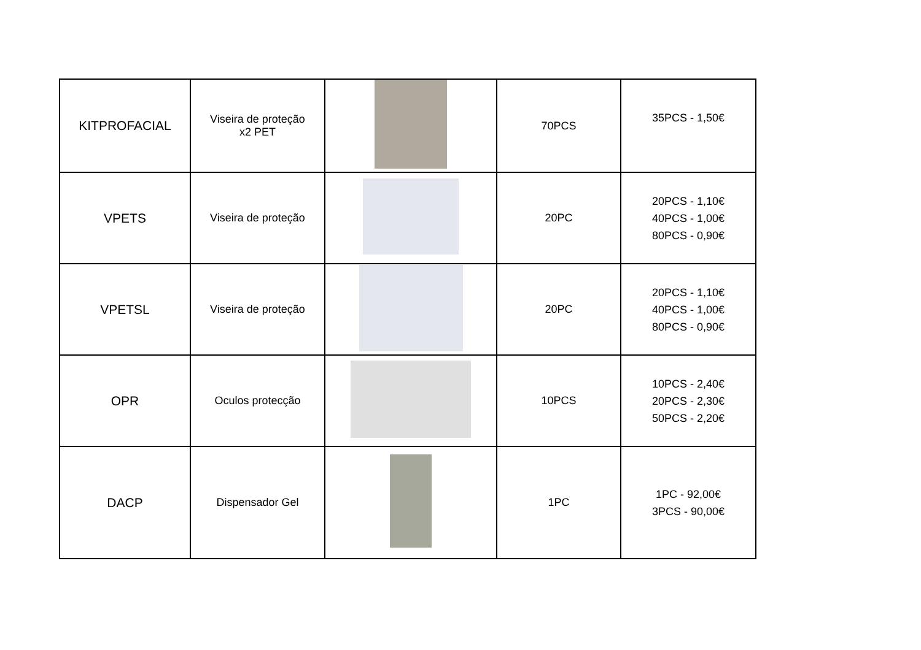| KITPROFACIAL | Viseira de proteção x2 PET | | 70PCS | 35PCS - 1,50€ |
| VPETS | Viseira de proteção | | 20PC | 20PCS - 1,10€ 40PCS - 1,00€ 80PCS - 0,90€ |
| VPETSL | Viseira de proteção | | 20PC | 20PCS - 1,10€ 40PCS - 1,00€ 80PCS - 0,90€ |
| OPR | Oculos protecção | | 10PCS | 10PCS - 2,40€ 20PCS - 2,30€ 50PCS - 2,20€ |
| DACP | Dispensador Gel | | 1PC | 1PC - 92,00€ 3PCS - 90,00€ |